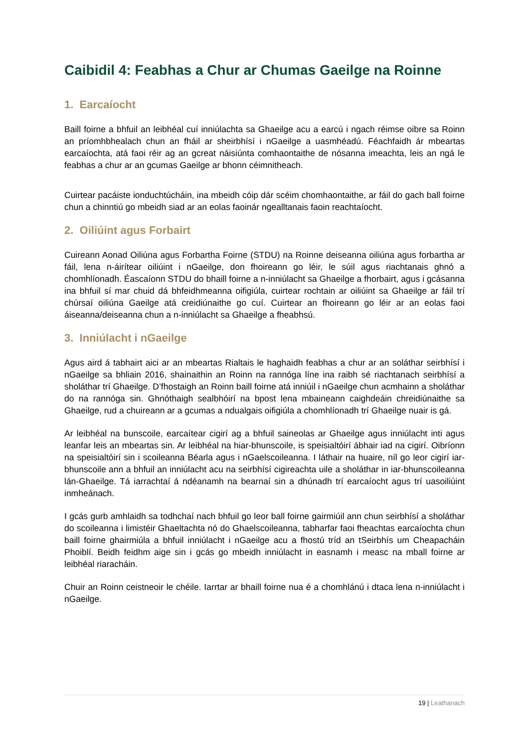Caibidil 4: Feabhas a Chur ar Chumas Gaeilge na Roinne
1. Earcaíocht
Baill foirne a bhfuil an leibhéal cuí inniúlachta sa Ghaeilge acu a earcú i ngach réimse oibre sa Roinn an príomhbhealach chun an fháil ar sheirbhísí i nGaeilge a uasmhéadú. Féachfaidh ár mbeartas earcaíochta, atá faoi réir ag an gcreat náisiúnta comhaontaithe de nósanna imeachta, leis an ngá le feabhas a chur ar an gcumas Gaeilge ar bhonn céimnitheach.
Cuirtear pacáiste ionduchtúcháin, ina mbeidh cóip dár scéim chomhaontaithe, ar fáil do gach ball foirne chun a chinntiú go mbeidh siad ar an eolas faoinár ngealltanais faoin reachtaíocht.
2. Oiliúint agus Forbairt
Cuireann Aonad Oiliúna agus Forbartha Foirne (STDU) na Roinne deiseanna oiliúna agus forbartha ar fáil, lena n-áirítear oiliúint i nGaeilge, don fhoireann go léir, le súil agus riachtanais ghnó a chomhlíonadh. Éascaíonn STDU do bhaill foirne a n-inniúlacht sa Ghaeilge a fhorbairt, agus i gcásanna ina bhfuil sí mar chuid dá bhfeidhmeanna oifigiúla, cuirtear rochtain ar oiliúint sa Ghaeilge ar fáil trí chúrsaí oiliúna Gaeilge atá creidiúnaithe go cuí. Cuirtear an fhoireann go léir ar an eolas faoi áiseanna/deiseanna chun a n-inniúlacht sa Ghaeilge a fheabhsú.
3. Inniúlacht i nGaeilge
Agus aird á tabhairt aici ar an mbeartas Rialtais le haghaidh feabhas a chur ar an soláthar seirbhísí i nGaeilge sa bhliain 2016, shainaithin an Roinn na rannóga líne ina raibh sé riachtanach seirbhísí a sholáthar trí Ghaeilge. D’fhostaigh an Roinn baill foirne atá inniúil i nGaeilge chun acmhainn a sholáthar do na rannóga sin. Ghnóthaigh sealbhóirí na bpost lena mbaineann caighdeáin chreidiúnaithe sa Ghaeilge, rud a chuireann ar a gcumas a ndualgais oifigiúla a chomhlíonadh trí Ghaeilge nuair is gá.
Ar leibhéal na bunscoile, earcaítear cigirí ag a bhfuil saineolas ar Ghaeilge agus inniúlacht inti agus leanfar leis an mbeartas sin. Ar leibhéal na hiar-bhunscoile, is speisialtóirí ábhair iad na cigirí. Oibríonn na speisialtóirí sin i scoileanna Béarla agus i nGaelscoileanna. I láthair na huaire, níl go leor cigirí iar-bhunscoile ann a bhfuil an inniúlacht acu na seirbhísí cigireachta uile a sholáthar in iar-bhunscoileanna lán-Ghaeilge. Tá iarrachtaí á ndéanamh na bearnaí sin a dhúnadh trí earcaíocht agus trí uasoiliúint inmheánach.
I gcás gurb amhlaidh sa todhchaí nach bhfuil go leor ball foirne gairmiúil ann chun seirbhísí a sholáthar do scoileanna i limistéir Ghaeltachta nó do Ghaelscoileanna, tabharfar faoi fheachtas earcaíochta chun baill foirne ghairmiúla a bhfuil inniúlacht i nGaeilge acu a fhostú tríd an tSeirbhís um Cheapacháin Phoiblí. Beidh feidhm aige sin i gcás go mbeidh inniúlacht in easnamh i measc na mball foirne ar leibhéal riaracháin.
Chuir an Roinn ceistneoir le chéile. Iarrtar ar bhaill foirne nua é a chomhlánú i dtaca lena n-inniúlacht i nGaeilge.
19 | Leathanach